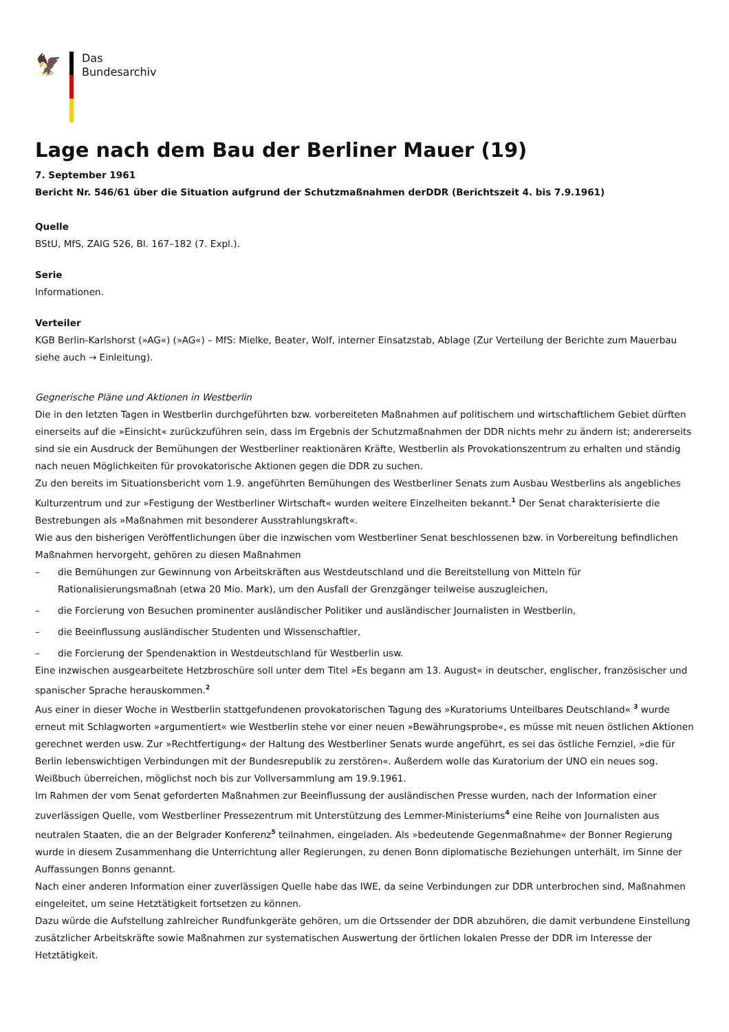🦅
Das
Bundesarchiv
Lage nach dem Bau der Berliner Mauer (19)
7. September 1961
Bericht Nr. 546/61 über die Situation aufgrund der Schutzmaßnahmen derDDR (Berichtszeit 4. bis 7.9.1961)
Quelle
BStU, MfS, ZAIG 526, Bl. 167–182 (7. Expl.).
Serie
Informationen.
Verteiler
KGB Berlin-Karlshorst (»AG«) (»AG«) – MfS: Mielke, Beater, Wolf, interner Einsatzstab, Ablage (Zur Verteilung der Berichte zum Mauerbau siehe auch → Einleitung).
Gegnerische Pläne und Aktionen in Westberlin
Die in den letzten Tagen in Westberlin durchgeführten bzw. vorbereiteten Maßnahmen auf politischem und wirtschaftlichem Gebiet dürften einerseits auf die »Einsicht« zurückzuführen sein, dass im Ergebnis der Schutzmaßnahmen der DDR nichts mehr zu ändern ist; andererseits sind sie ein Ausdruck der Bemühungen der Westberliner reaktionären Kräfte, Westberlin als Provokationszentrum zu erhalten und ständig nach neuen Möglichkeiten für provokatorische Aktionen gegen die DDR zu suchen.
Zu den bereits im Situationsbericht vom 1.9. angeführten Bemühungen des Westberliner Senats zum Ausbau Westberlins als angebliches Kulturzentrum und zur »Festigung der Westberliner Wirtschaft« wurden weitere Einzelheiten bekannt.<sup>1</sup> Der Senat charakterisierte die Bestrebungen als »Maßnahmen mit besonderer Ausstrahlungskraft«.
Wie aus den bisherigen Veröffentlichungen über die inzwischen vom Westberliner Senat beschlossenen bzw. in Vorbereitung befindlichen Maßnahmen hervorgeht, gehören zu diesen Maßnahmen
– die Bemühungen zur Gewinnung von Arbeitskräften aus Westdeutschland und die Bereitstellung von Mitteln für Rationalisierungsmaßnah (etwa 20 Mio. Mark), um den Ausfall der Grenzgänger teilweise auszugleichen,
– die Forcierung von Besuchen prominenter ausländischer Politiker und ausländischer Journalisten in Westberlin,
– die Beeinflussung ausländischer Studenten und Wissenschaftler,
– die Forcierung der Spendenaktion in Westdeutschland für Westberlin usw.
Eine inzwischen ausgearbeitete Hetzbroschüre soll unter dem Titel »Es begann am 13. August« in deutscher, englischer, französischer und spanischer Sprache herauskommen.<sup>2</sup>
Aus einer in dieser Woche in Westberlin stattgefundenen provokatorischen Tagung des »Kuratoriums Unteilbares Deutschland« <sup>3</sup> wurde erneut mit Schlagworten »argumentiert« wie Westberlin stehe vor einer neuen »Bewährungsprobe«, es müsse mit neuen östlichen Aktionen gerechnet werden usw. Zur »Rechtfertigung« der Haltung des Westberliner Senats wurde angeführt, es sei das östliche Fernziel, »die für Berlin lebenswichtigen Verbindungen mit der Bundesrepublik zu zerstören«. Außerdem wolle das Kuratorium der UNO ein neues sog. Weißbuch überreichen, möglichst noch bis zur Vollversammlung am 19.9.1961.
Im Rahmen der vom Senat geforderten Maßnahmen zur Beeinflussung der ausländischen Presse wurden, nach der Information einer zuverlässigen Quelle, vom Westberliner Pressezentrum mit Unterstützung des Lemmer-Ministeriums<sup>4</sup> eine Reihe von Journalisten aus neutralen Staaten, die an der Belgrader Konferenz<sup>5</sup> teilnahmen, eingeladen. Als »bedeutende Gegenmaßnahme« der Bonner Regierung wurde in diesem Zusammenhang die Unterrichtung aller Regierungen, zu denen Bonn diplomatische Beziehungen unterhält, im Sinne der Auffassungen Bonns genannt.
Nach einer anderen Information einer zuverlässigen Quelle habe das IWE, da seine Verbindungen zur DDR unterbrochen sind, Maßnahmen eingeleitet, um seine Hetztätigkeit fortsetzen zu können.
Dazu würde die Aufstellung zahlreicher Rundfunkgeräte gehören, um die Ortssender der DDR abzuhören, die damit verbundene Einstellung zusätzlicher Arbeitskräfte sowie Maßnahmen zur systematischen Auswertung der örtlichen lokalen Presse der DDR im Interesse der Hetztätigkeit.